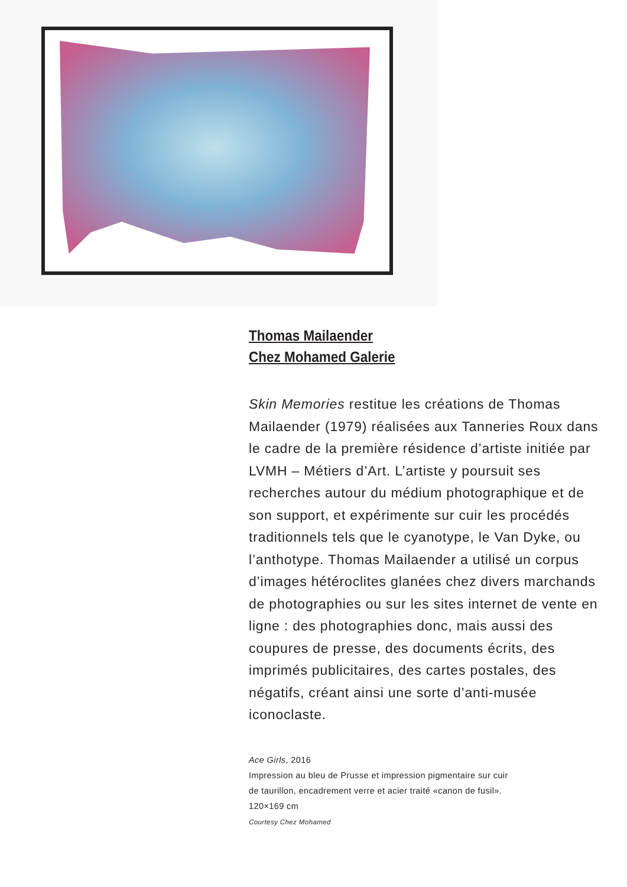Thomas Mailaender
Chez Mohamed Galerie
Skin Memories restitue les créations de Thomas Mailaender (1979) réalisées aux Tanneries Roux dans le cadre de la première résidence d’artiste initiée par LVMH – Métiers d’Art. L’artiste y poursuit ses recherches autour du médium photographique et de son support, et expérimente sur cuir les procédés traditionnels tels que le cyanotype, le Van Dyke, ou l’anthotype. Thomas Mailaender a utilisé un corpus d’images hétéroclites glanées chez divers marchands de photographies ou sur les sites internet de vente en ligne : des photographies donc, mais aussi des coupures de presse, des documents écrits, des imprimés publicitaires, des cartes postales, des négatifs, créant ainsi une sorte d’anti-musée iconoclaste.
Ace Girls, 2016
Impression au bleu de Prusse et impression pigmentaire sur cuir
de taurillon, encadrement verre et acier traité «canon de fusil».
120×169 cm
Courtesy Chez Mohamed